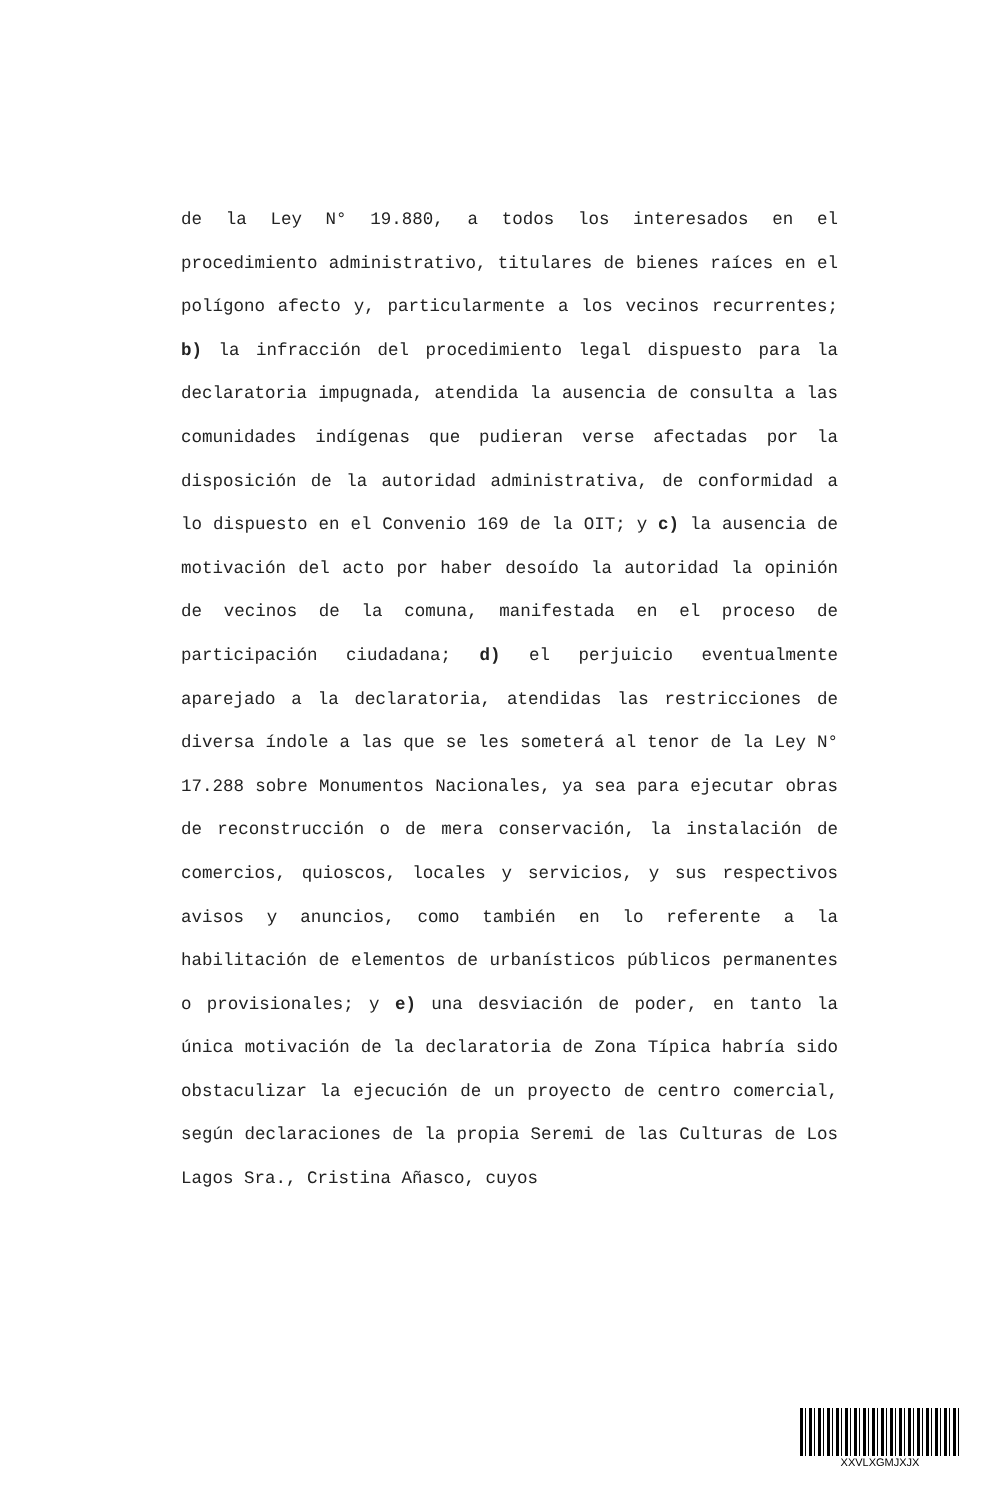de la Ley N° 19.880, a todos los interesados en el procedimiento administrativo, titulares de bienes raíces en el polígono afecto y, particularmente a los vecinos recurrentes; b) la infracción del procedimiento legal dispuesto para la declaratoria impugnada, atendida la ausencia de consulta a las comunidades indígenas que pudieran verse afectadas por la disposición de la autoridad administrativa, de conformidad a lo dispuesto en el Convenio 169 de la OIT; y c) la ausencia de motivación del acto por haber desoído la autoridad la opinión de vecinos de la comuna, manifestada en el proceso de participación ciudadana; d) el perjuicio eventualmente aparejado a la declaratoria, atendidas las restricciones de diversa índole a las que se les someterá al tenor de la Ley N° 17.288 sobre Monumentos Nacionales, ya sea para ejecutar obras de reconstrucción o de mera conservación, la instalación de comercios, quioscos, locales y servicios, y sus respectivos avisos y anuncios, como también en lo referente a la habilitación de elementos de urbanísticos públicos permanentes o provisionales; y e) una desviación de poder, en tanto la única motivación de la declaratoria de Zona Típica habría sido obstaculizar la ejecución de un proyecto de centro comercial, según declaraciones de la propia Seremi de las Culturas de Los Lagos Sra., Cristina Añasco, cuyos
XXVLXGMJXJX